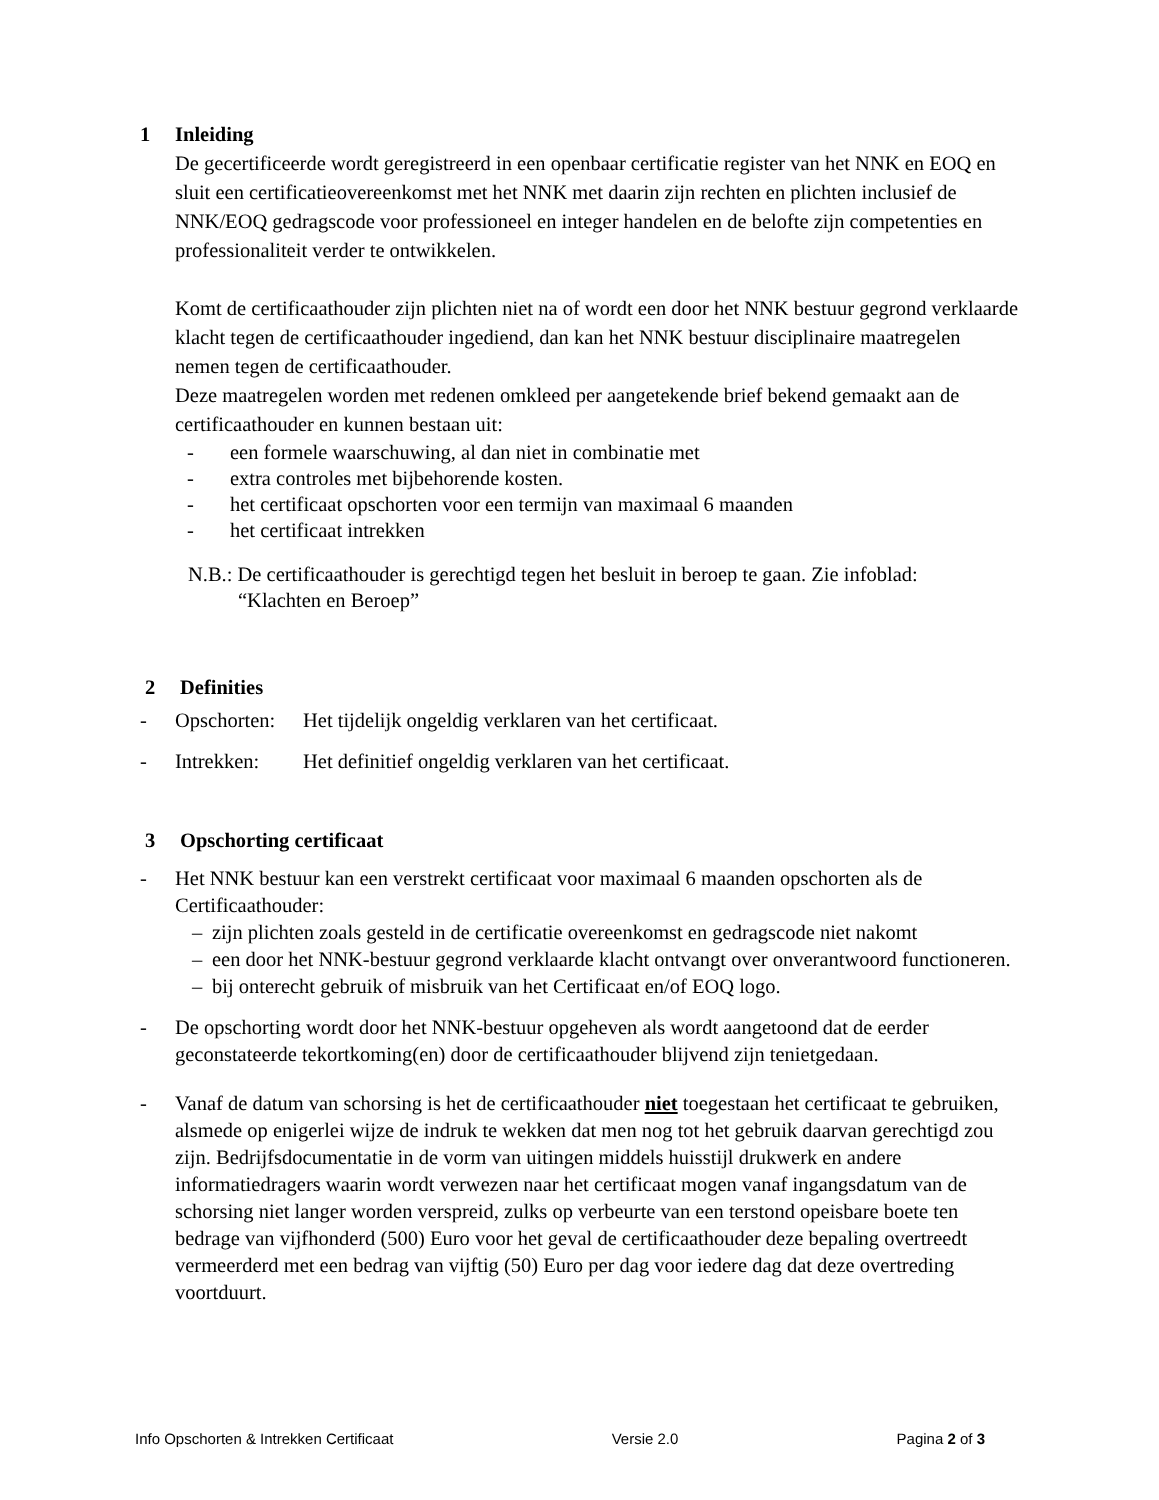1 Inleiding
De gecertificeerde wordt geregistreerd in een openbaar certificatie register van het NNK en EOQ en sluit een certificatieovereenkomst met het NNK met daarin zijn rechten en plichten inclusief de NNK/EOQ gedragscode voor professioneel en integer handelen en de belofte zijn competenties en professionaliteit verder te ontwikkelen.
Komt de certificaathouder zijn plichten niet na of wordt een door het NNK bestuur gegrond verklaarde klacht tegen de certificaathouder ingediend, dan kan het NNK bestuur disciplinaire maatregelen nemen tegen de certificaathouder.
Deze maatregelen worden met redenen omkleed per aangetekende brief bekend gemaakt aan de certificaathouder en kunnen bestaan uit:
- een formele waarschuwing, al dan niet in combinatie met
- extra controles met bijbehorende kosten.
- het certificaat opschorten voor een termijn van maximaal 6 maanden
- het certificaat intrekken
N.B.: De certificaathouder is gerechtigd tegen het besluit in beroep te gaan. Zie infoblad:
“Klachten en Beroep”
2 Definities
- Opschorten: Het tijdelijk ongeldig verklaren van het certificaat.
- Intrekken: Het definitief ongeldig verklaren van het certificaat.
3 Opschorting certificaat
- Het NNK bestuur kan een verstrekt certificaat voor maximaal 6 maanden opschorten als de Certificaathouder:
– zijn plichten zoals gesteld in de certificatie overeenkomst en gedragscode niet nakomt
– een door het NNK-bestuur gegrond verklaarde klacht ontvangt over onverantwoord functioneren.
– bij onterecht gebruik of misbruik van het Certificaat en/of EOQ logo.
- De opschorting wordt door het NNK-bestuur opgeheven als wordt aangetoond dat de eerder geconstateerde tekortkoming(en) door de certificaathouder blijvend zijn tenietgedaan.
- Vanaf de datum van schorsing is het de certificaathouder niet toegestaan het certificaat te gebruiken, alsmede op enigerlei wijze de indruk te wekken dat men nog tot het gebruik daarvan gerechtigd zou zijn. Bedrijfsdocumentatie in de vorm van uitingen middels huisstijl drukwerk en andere informatiedragers waarin wordt verwezen naar het certificaat mogen vanaf ingangsdatum van de schorsing niet langer worden verspreid, zulks op verbeurte van een terstond opeisbare boete ten bedrage van vijfhonderd (500) Euro voor het geval de certificaathouder deze bepaling overtreedt vermeerderd met een bedrag van vijftig (50) Euro per dag voor iedere dag dat deze overtreding voortduurt.
Info Opschorten & Intrekken Certificaat Versie 2.0 Pagina 2 of 3